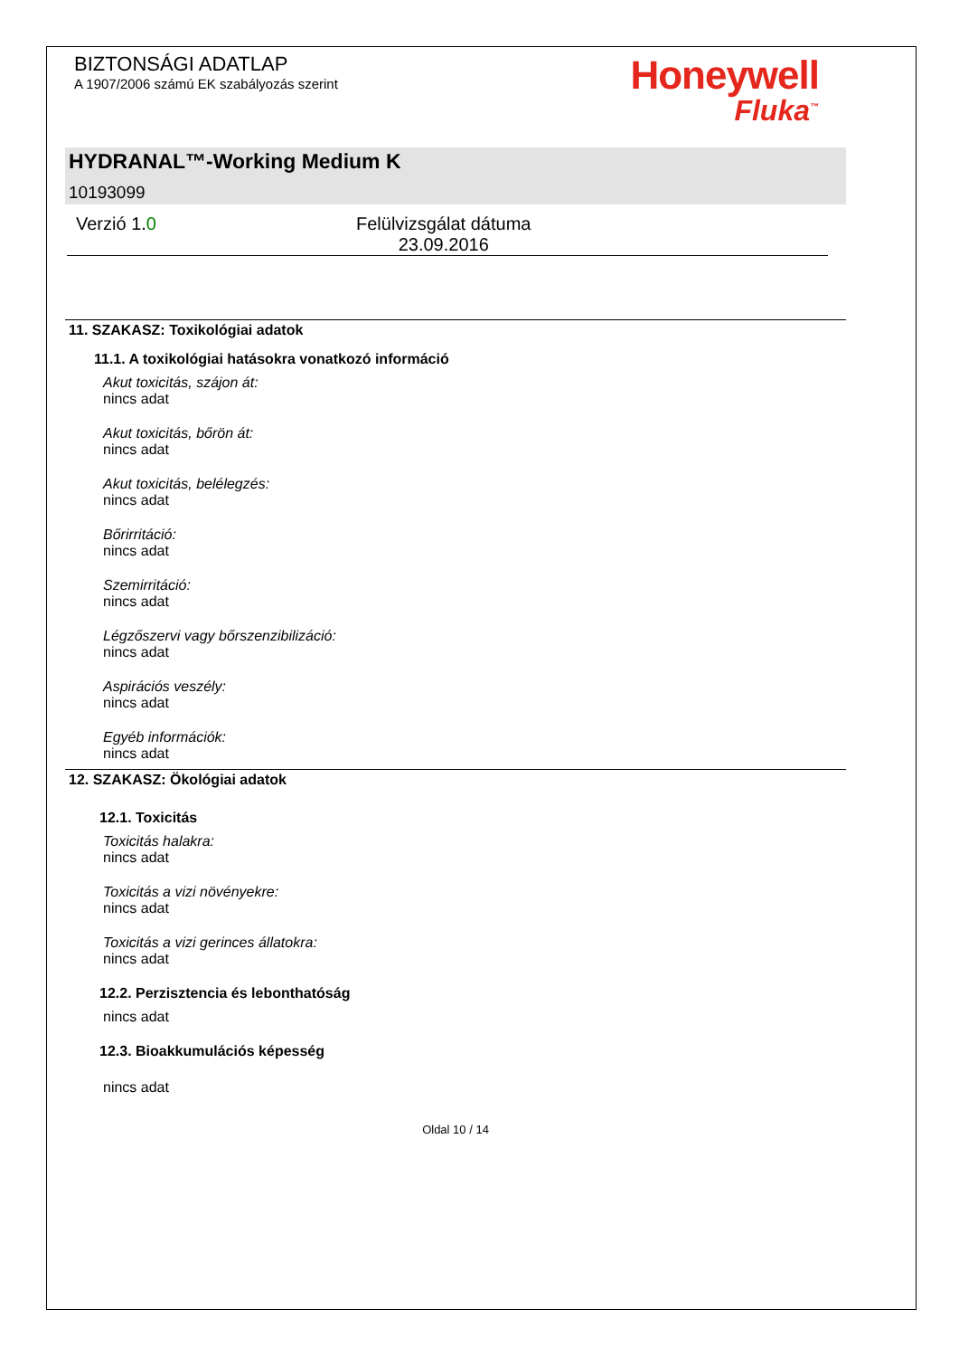BIZTONSÁGI ADATLAP
A 1907/2006 számú EK szabályozás szerint
Honeywell
Fluka<sup>™</sup>
HYDRANAL™-Working Medium K
10193099
Verzió 1.0 Felülvizsgálat dátuma
23.09.2016
11. SZAKASZ: Toxikológiai adatok
11.1. A toxikológiai hatásokra vonatkozó információ
Akut toxicitás, szájon át:
nincs adat
Akut toxicitás, bőrön át:
nincs adat
Akut toxicitás, belélegzés:
nincs adat
Bőrirritáció:
nincs adat
Szemirritáció:
nincs adat
Légzőszervi vagy bőrszenzibilizáció:
nincs adat
Aspirációs veszély:
nincs adat
Egyéb információk:
nincs adat
12. SZAKASZ: Ökológiai adatok
12.1. Toxicitás
Toxicitás halakra:
nincs adat
Toxicitás a vizi növényekre:
nincs adat
Toxicitás a vizi gerinces állatokra:
nincs adat
12.2. Perzisztencia és lebonthatóság
nincs adat
12.3. Bioakkumulációs képesség
nincs adat
Oldal 10 / 14